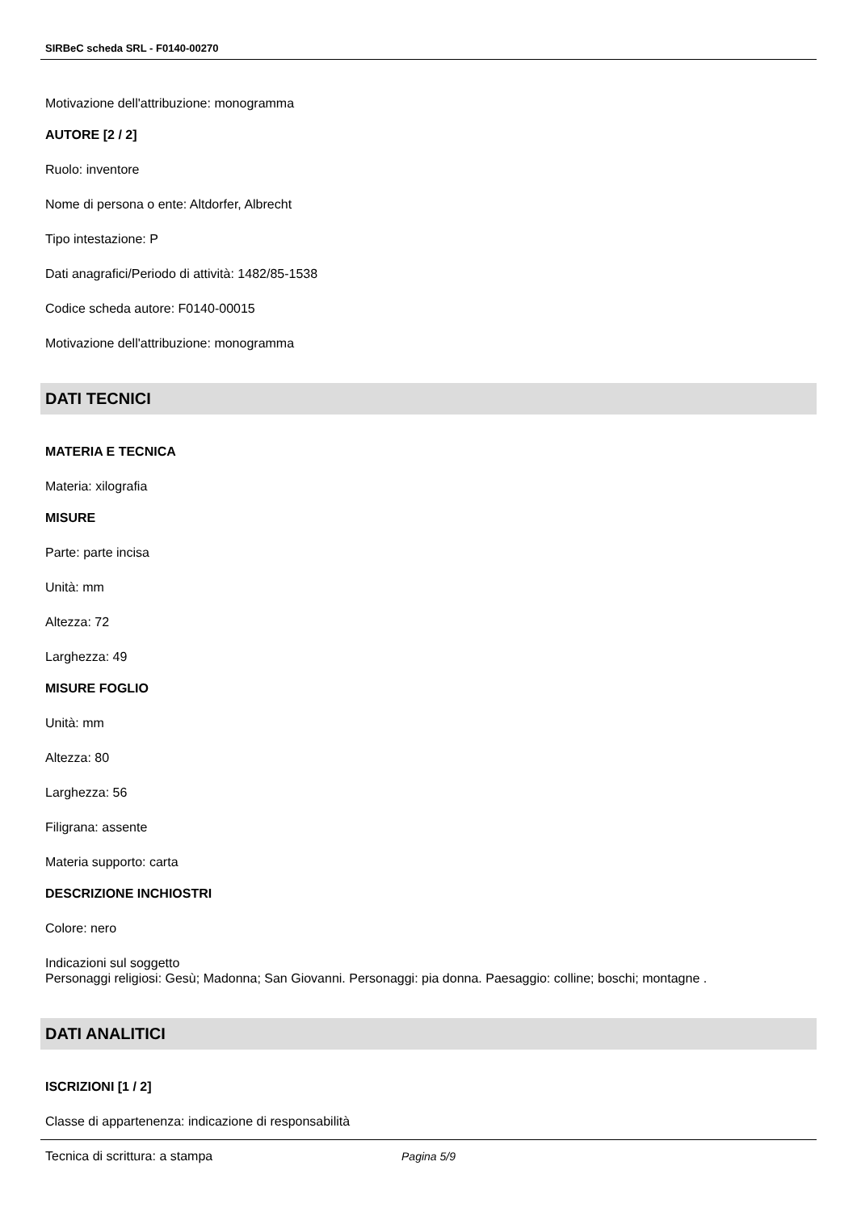SIRBeC scheda SRL - F0140-00270
Motivazione dell'attribuzione: monogramma
AUTORE [2 / 2]
Ruolo: inventore
Nome di persona o ente: Altdorfer, Albrecht
Tipo intestazione: P
Dati anagrafici/Periodo di attività: 1482/85-1538
Codice scheda autore: F0140-00015
Motivazione dell'attribuzione: monogramma
DATI TECNICI
MATERIA E TECNICA
Materia: xilografia
MISURE
Parte: parte incisa
Unità: mm
Altezza: 72
Larghezza: 49
MISURE FOGLIO
Unità: mm
Altezza: 80
Larghezza: 56
Filigrana: assente
Materia supporto: carta
DESCRIZIONE INCHIOSTRI
Colore: nero
Indicazioni sul soggetto
Personaggi religiosi: Gesù; Madonna; San Giovanni. Personaggi: pia donna. Paesaggio: colline; boschi; montagne .
DATI ANALITICI
ISCRIZIONI [1 / 2]
Classe di appartenenza: indicazione di responsabilità
Tecnica di scrittura: a stampa
Pagina 5/9